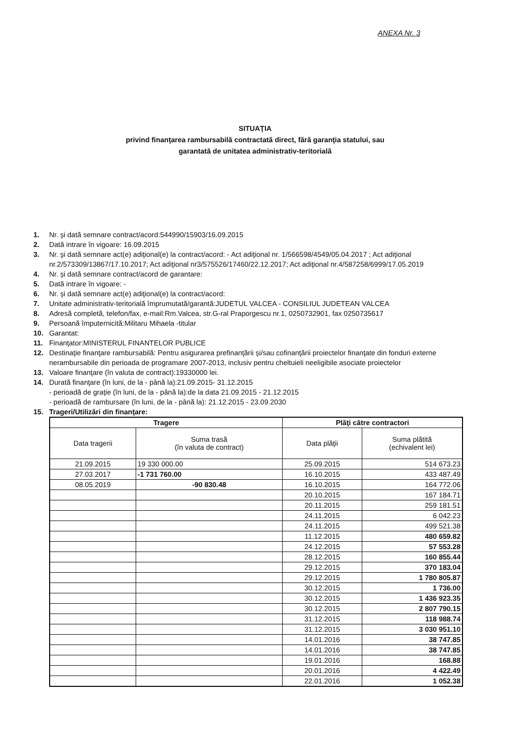ANEXA Nr. 3
SITUAŢIA
privind finanţarea rambursabilă contractată direct, fără garanţia statului, sau
garantată de unitatea administrativ-teritorială
1. Nr. şi dată semnare contract/acord:544990/15903/16.09.2015
2. Dată intrare în vigoare: 16.09.2015
3. Nr. şi dată semnare act(e) adiţional(e) la contract/acord: - Act adiţional nr. 1/566598/4549/05.04.2017 ; Act adiţional nr.2/573309/13867/17.10.2017; Act adiţional nr3/575526/17460/22.12.2017; Act adiţional nr.4/587258/6999/17.05.2019
4. Nr. şi dată semnare contract/acord de garantare:
5. Dată intrare în vigoare: -
6. Nr. şi dată semnare act(e) adiţional(e) la contract/acord:
7. Unitate administrativ-teritorială împrumutată/garantă:JUDETUL VALCEA - CONSILIUL JUDETEAN VALCEA
8. Adresă completă, telefon/fax, e-mail:Rm.Valcea, str.G-ral Praporgescu nr.1, 0250732901, fax 0250735617
9. Persoană împuternicită:Militaru Mihaela -titular
10. Garantat:
11. Finanţator:MINISTERUL FINANTELOR PUBLICE
12. Destinaţie finanţare rambursabilă: Pentru asigurarea prefinanţării şi/sau cofinanţării proiectelor finanţate din fonduri externe nerambursabile din perioada de programare 2007-2013, inclusiv pentru cheltuieli neeligibile asociate proiectelor
13. Valoare finanţare (în valuta de contract):19330000 lei.
14. Durată finanţare (în luni, de la - până la):21.09.2015- 31.12.2015
- perioadă de graţie (în luni, de la - până la):de la data 21.09.2015 - 21.12.2015
- perioadă de rambursare (în luni, de la - până la): 21.12.2015 - 23.09.2030
15. Trageri/Utilizări din finanţare:
| Tragere | | Plăţi către contractori | |
| --- | --- | --- | --- |
| Data tragerii | Suma trasă (în valuta de contract) | Data plăţii | Suma plătită (echivalent lei) |
| 21.09.2015 | 19 330 000.00 | 25.09.2015 | 514 673.23 |
| 27.03.2017 | -1 731 760.00 | 16.10.2015 | 433 487.49 |
| 08.05.2019 | -90 830.48 | 16.10.2015 | 164 772.06 |
| | | 20.10.2015 | 167 184.71 |
| | | 20.11.2015 | 259 181.51 |
| | | 24.11.2015 | 6 042.23 |
| | | 24.11.2015 | 499 521.38 |
| | | 11.12.2015 | 480 659.82 |
| | | 24.12.2015 | 57 553.28 |
| | | 28.12.2015 | 160 855.44 |
| | | 29.12.2015 | 370 183.04 |
| | | 29.12.2015 | 1 780 805.87 |
| | | 30.12.2015 | 1 736.00 |
| | | 30.12.2015 | 1 436 923.35 |
| | | 30.12.2015 | 2 807 790.15 |
| | | 31.12.2015 | 118 988.74 |
| | | 31.12.2015 | 3 030 951.10 |
| | | 14.01.2016 | 38 747.85 |
| | | 14.01.2016 | 38 747.85 |
| | | 19.01.2016 | 168.88 |
| | | 20.01.2016 | 4 422.49 |
| | | 22.01.2016 | 1 052.38 |